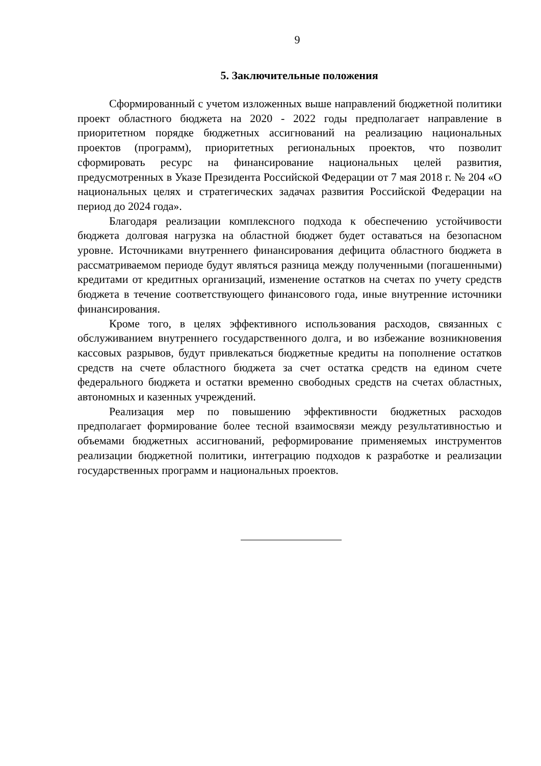9
5. Заключительные положения
Сформированный с учетом изложенных выше направлений бюджетной политики проект областного бюджета на 2020 - 2022 годы предполагает направление в приоритетном порядке бюджетных ассигнований на реализацию национальных проектов (программ), приоритетных региональных проектов, что позволит сформировать ресурс на финансирование национальных целей развития, предусмотренных в Указе Президента Российской Федерации от 7 мая 2018 г. № 204 «О национальных целях и стратегических задачах развития Российской Федерации на период до 2024 года».
Благодаря реализации комплексного подхода к обеспечению устойчивости бюджета долговая нагрузка на областной бюджет будет оставаться на безопасном уровне. Источниками внутреннего финансирования дефицита областного бюджета в рассматриваемом периоде будут являться разница между полученными (погашенными) кредитами от кредитных организаций, изменение остатков на счетах по учету средств бюджета в течение соответствующего финансового года, иные внутренние источники финансирования.
Кроме того, в целях эффективного использования расходов, связанных с обслуживанием внутреннего государственного долга, и во избежание возникновения кассовых разрывов, будут привлекаться бюджетные кредиты на пополнение остатков средств на счете областного бюджета за счет остатка средств на едином счете федерального бюджета и остатки временно свободных средств на счетах областных, автономных и казенных учреждений.
Реализация мер по повышению эффективности бюджетных расходов предполагает формирование более тесной взаимосвязи между результативностью и объемами бюджетных ассигнований, реформирование применяемых инструментов реализации бюджетной политики, интеграцию подходов к разработке и реализации государственных программ и национальных проектов.